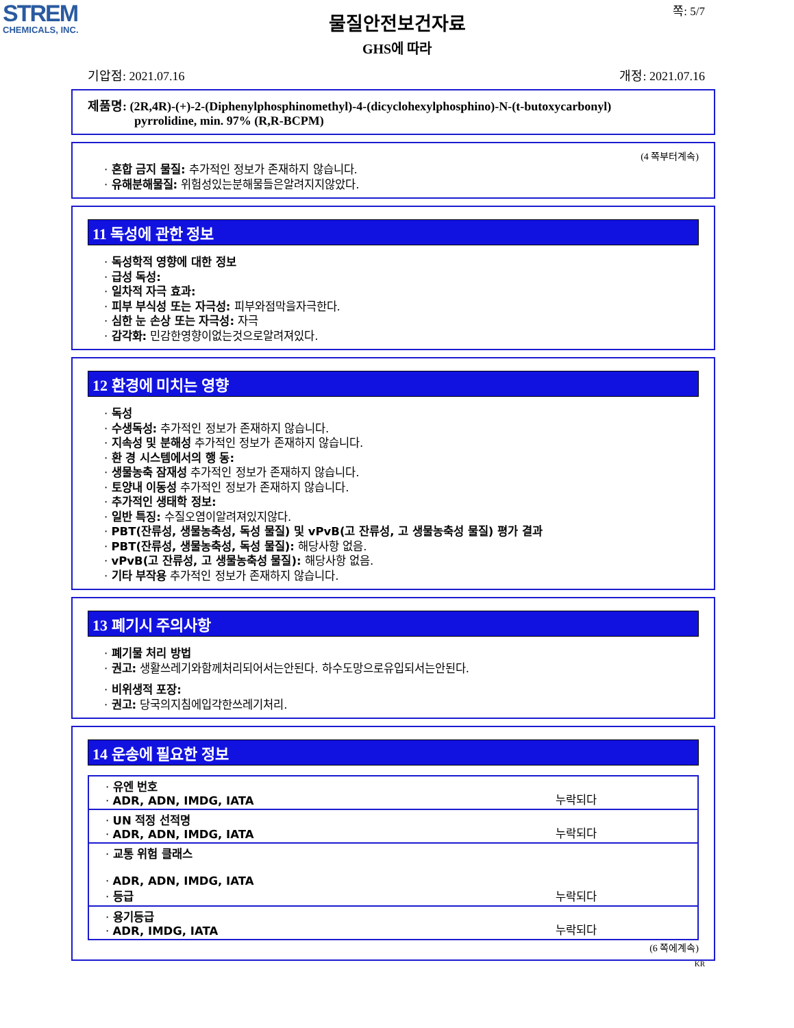STREM
CHEMICALS, INC.
쪽: 5/7
물질안전보건자료
GHS에 따라
기압점: 2021.07.16 개정: 2021.07.16
제품명: (2R,4R)-(+)-2-(Diphenylphosphinomethyl)-4-(dicyclohexylphosphino)-N-(t-butoxycarbonyl)
pyrrolidine, min. 97% (R,R-BCPM)
(4 쪽부터계속)
· 혼합 금지 물질: 추가적인 정보가 존재하지 않습니다.
· 유해분해물질: 위험성있는분해물들은알려지지않았다.
11 독성에 관한 정보
· 독성학적 영향에 대한 정보
· 급성 독성:
· 일차적 자극 효과:
· 피부 부식성 또는 자극성: 피부와점막을자극한다.
· 심한 눈 손상 또는 자극성: 자극
· 감각화: 민감한영향이없는것으로알려져있다.
12 환경에 미치는 영향
· 독성
· 수생독성: 추가적인 정보가 존재하지 않습니다.
· 지속성 및 분해성 추가적인 정보가 존재하지 않습니다.
· 환 경 시스템에서의 행 동:
· 생물농축 잠재성 추가적인 정보가 존재하지 않습니다.
· 토양내 이동성 추가적인 정보가 존재하지 않습니다.
· 추가적인 생태학 정보:
· 일반 특징: 수질오염이알려져있지않다.
· PBT(잔류성, 생물농축성, 독성 물질) 및 vPvB(고 잔류성, 고 생물농축성 물질) 평가 결과
· PBT(잔류성, 생물농축성, 독성 물질): 해당사항 없음.
· vPvB(고 잔류성, 고 생물농축성 물질): 해당사항 없음.
· 기타 부작용 추가적인 정보가 존재하지 않습니다.
13 폐기시 주의사항
· 폐기물 처리 방법
· 권고: 생활쓰레기와함께처리되어서는안된다. 하수도망으로유입되서는안된다.
· 비위생적 포장:
· 권고: 당국의지침에입각한쓰레기처리.
14 운송에 필요한 정보
| · 유엔 번호 · ADR, ADN, IMDG, IATA | 누락되다 |
| · UN 적정 선적명 · ADR, ADN, IMDG, IATA | 누락되다 |
| · 교통 위험 클래스 · ADR, ADN, IMDG, IATA · 등급 | 누락되다 |
| · 용기등급 · ADR, IMDG, IATA | 누락되다 |
(6 쪽에계속)
KR